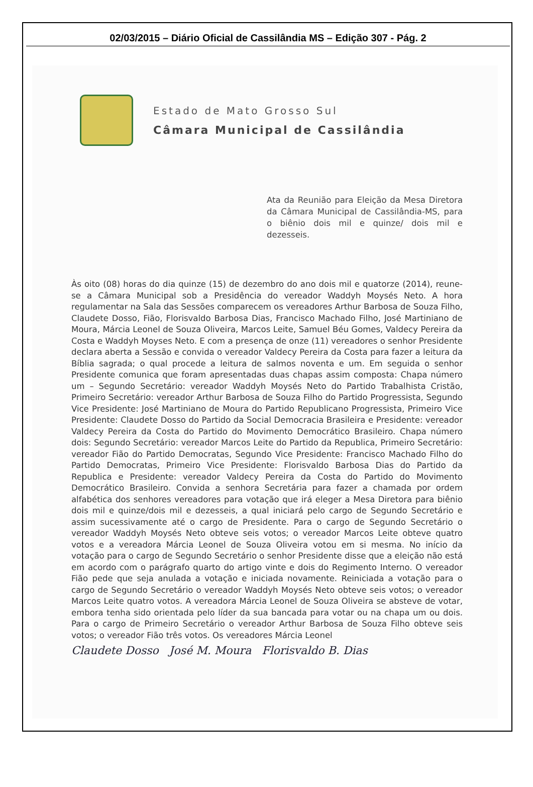02/03/2015 – Diário Oficial de Cassilândia MS – Edição 307 - Pág. 2
Estado de Mato Grosso Sul
Câmara Municipal de Cassilândia
Ata da Reunião para Eleição da Mesa Diretora da Câmara Municipal de Cassilândia-MS, para o biênio dois mil e quinze/ dois mil e dezesseis.
Às oito (08) horas do dia quinze (15) de dezembro do ano dois mil e quatorze (2014), reune-se a Câmara Municipal sob a Presidência do vereador Waddyh Moysés Neto. A hora regulamentar na Sala das Sessões comparecem os vereadores Arthur Barbosa de Souza Filho, Claudete Dosso, Fião, Florisvaldo Barbosa Dias, Francisco Machado Filho, José Martiniano de Moura, Márcia Leonel de Souza Oliveira, Marcos Leite, Samuel Béu Gomes, Valdecy Pereira da Costa e Waddyh Moyses Neto. E com a presença de onze (11) vereadores o senhor Presidente declara aberta a Sessão e convida o vereador Valdecy Pereira da Costa para fazer a leitura da Bíblia sagrada; o qual procede a leitura de salmos noventa e um. Em seguida o senhor Presidente comunica que foram apresentadas duas chapas assim composta: Chapa número um – Segundo Secretário: vereador Waddyh Moysés Neto do Partido Trabalhista Cristão, Primeiro Secretário: vereador Arthur Barbosa de Souza Filho do Partido Progressista, Segundo Vice Presidente: José Martiniano de Moura do Partido Republicano Progressista, Primeiro Vice Presidente: Claudete Dosso do Partido da Social Democracia Brasileira e Presidente: vereador Valdecy Pereira da Costa do Partido do Movimento Democrático Brasileiro. Chapa número dois: Segundo Secretário: vereador Marcos Leite do Partido da Republica, Primeiro Secretário: vereador Fião do Partido Democratas, Segundo Vice Presidente: Francisco Machado Filho do Partido Democratas, Primeiro Vice Presidente: Florisvaldo Barbosa Dias do Partido da Republica e Presidente: vereador Valdecy Pereira da Costa do Partido do Movimento Democrático Brasileiro. Convida a senhora Secretária para fazer a chamada por ordem alfabética dos senhores vereadores para votação que irá eleger a Mesa Diretora para biênio dois mil e quinze/dois mil e dezesseis, a qual iniciará pelo cargo de Segundo Secretário e assim sucessivamente até o cargo de Presidente. Para o cargo de Segundo Secretário o vereador Waddyh Moysés Neto obteve seis votos; o vereador Marcos Leite obteve quatro votos e a vereadora Márcia Leonel de Souza Oliveira votou em si mesma. No início da votação para o cargo de Segundo Secretário o senhor Presidente disse que a eleição não está em acordo com o parágrafo quarto do artigo vinte e dois do Regimento Interno. O vereador Fião pede que seja anulada a votação e iniciada novamente. Reiniciada a votação para o cargo de Segundo Secretário o vereador Waddyh Moysés Neto obteve seis votos; o vereador Marcos Leite quatro votos. A vereadora Márcia Leonel de Souza Oliveira se absteve de votar, embora tenha sido orientada pelo líder da sua bancada para votar ou na chapa um ou dois. Para o cargo de Primeiro Secretário o vereador Arthur Barbosa de Souza Filho obteve seis votos; o vereador Fião três votos. Os vereadores Márcia Leonel
Claudete Dosso José M. Moura Florisvaldo B. Dias